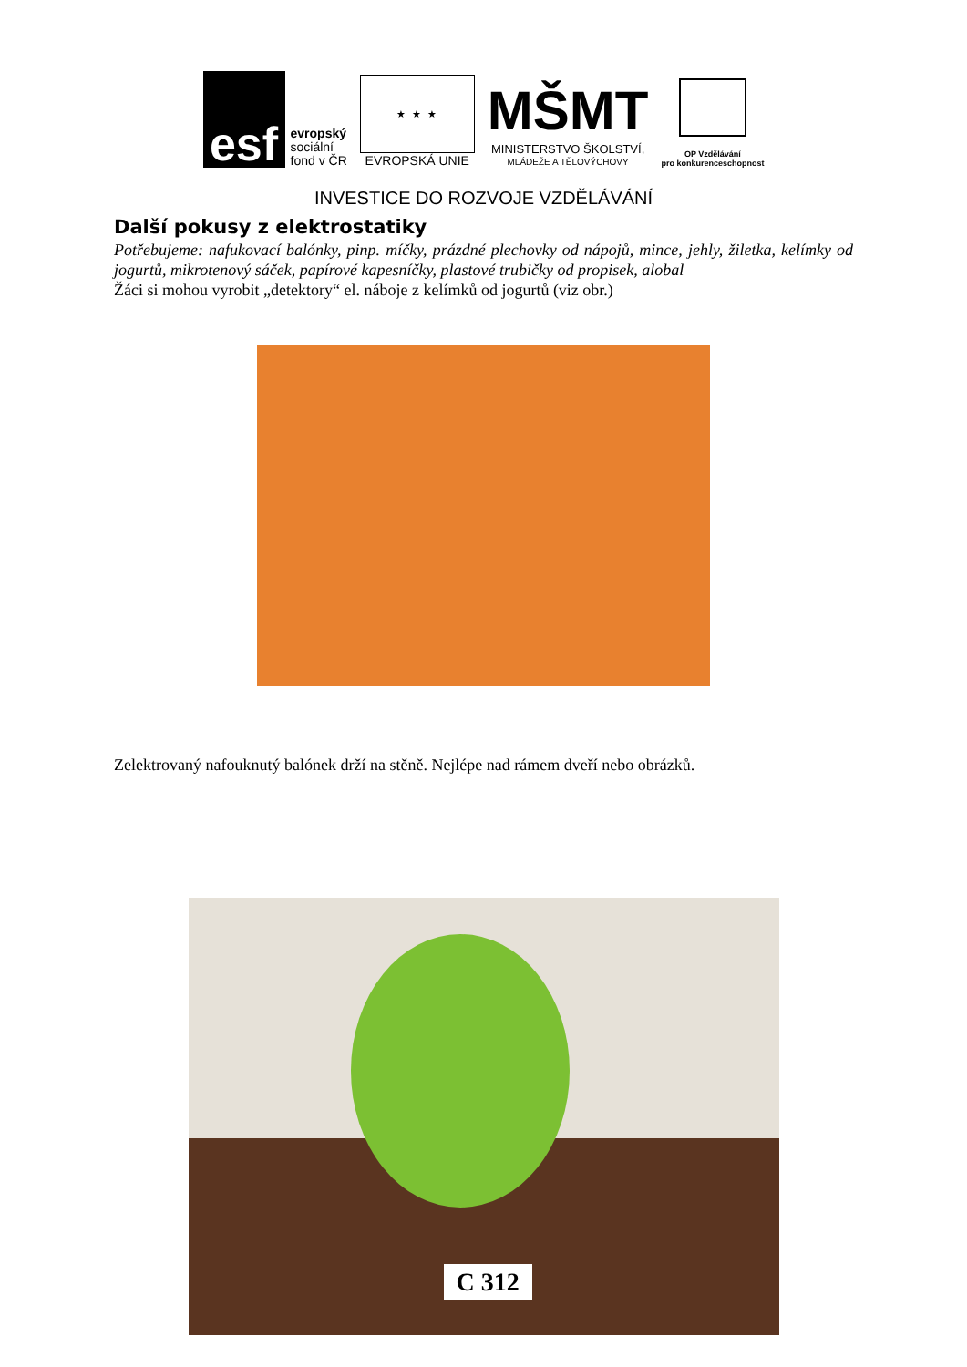esf
evropský
sociální
fond v ČR
★ ★ ★
EVROPSKÁ UNIE
MŠMT
MINISTERSTVO ŠKOLSTVÍ,
MLÁDEŽE A TĚLOVÝCHOVY
OP Vzdělávání
pro konkurenceschopnost
INVESTICE DO ROZVOJE VZDĚLÁVÁNÍ
Další pokusy z elektrostatiky
Potřebujeme: nafukovací balónky, pinp. míčky, prázdné plechovky od nápojů, mince, jehly, žiletka, kelímky od jogurtů, mikrotenový sáček, papírové kapesníčky, plastové trubičky od propisek, alobal
Žáci si mohou vyrobit „detektory“ el. náboje z kelímků od jogurtů (viz obr.)
Zelektrovaný nafouknutý balónek drží na stěně. Nejlépe nad rámem dveří nebo obrázků.
C 312